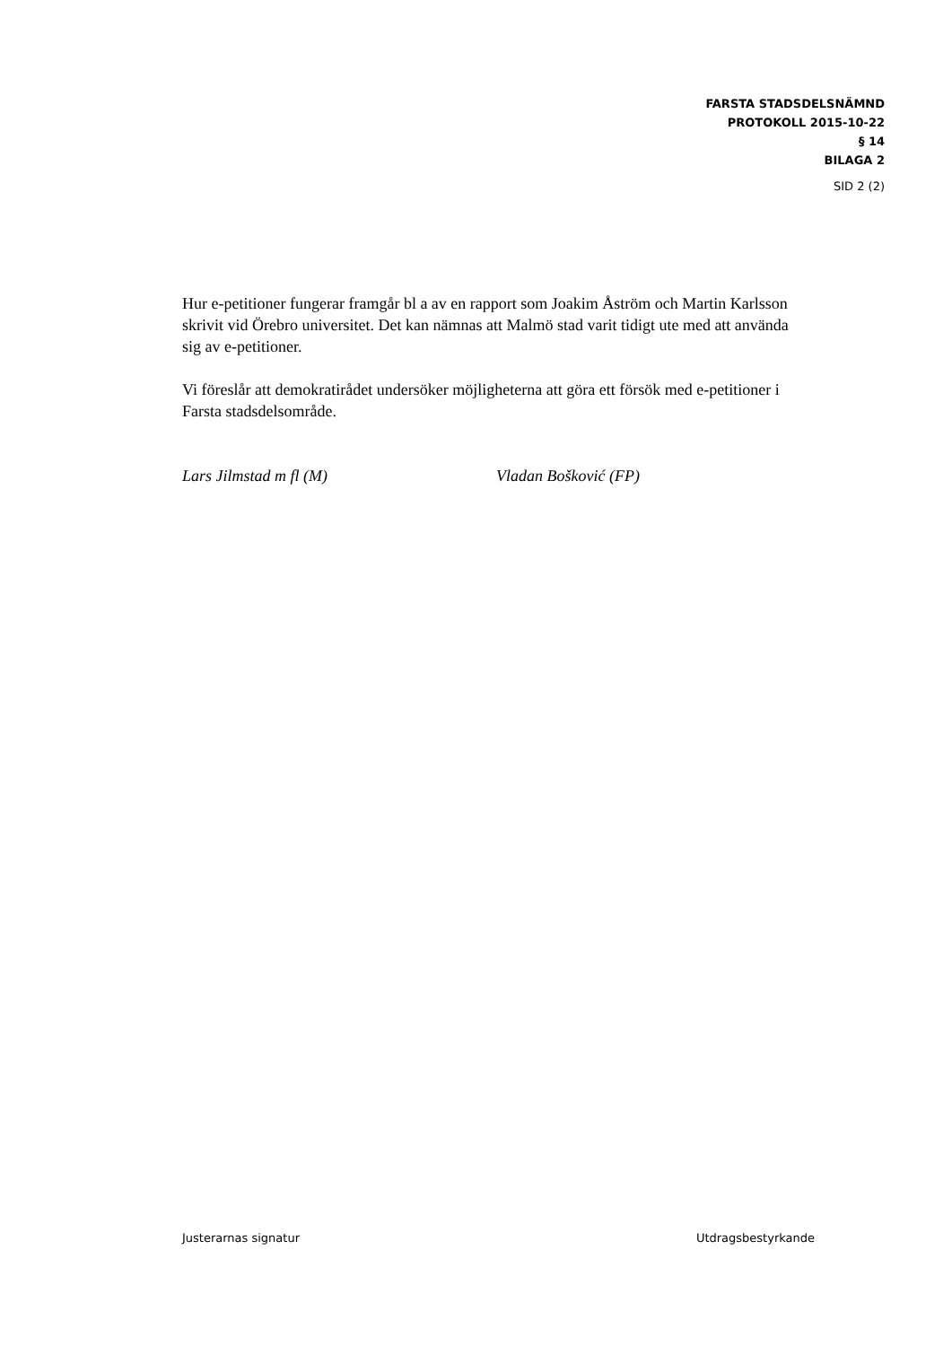FARSTA STADSDELSNÄMND
PROTOKOLL 2015-10-22
§ 14
BILAGA 2
SID 2 (2)
Hur e-petitioner fungerar framgår bl a av en rapport som Joakim Åström och Martin Karlsson skrivit vid Örebro universitet. Det kan nämnas att Malmö stad varit tidigt ute med att använda sig av e-petitioner.
Vi föreslår att demokratirådet undersöker möjligheterna att göra ett försök med e-petitioner i Farsta stadsdelsområde.
Lars Jilmstad m fl (M) Vladan Bošković (FP)
Justerarnas signatur Utdragsbestyrkande